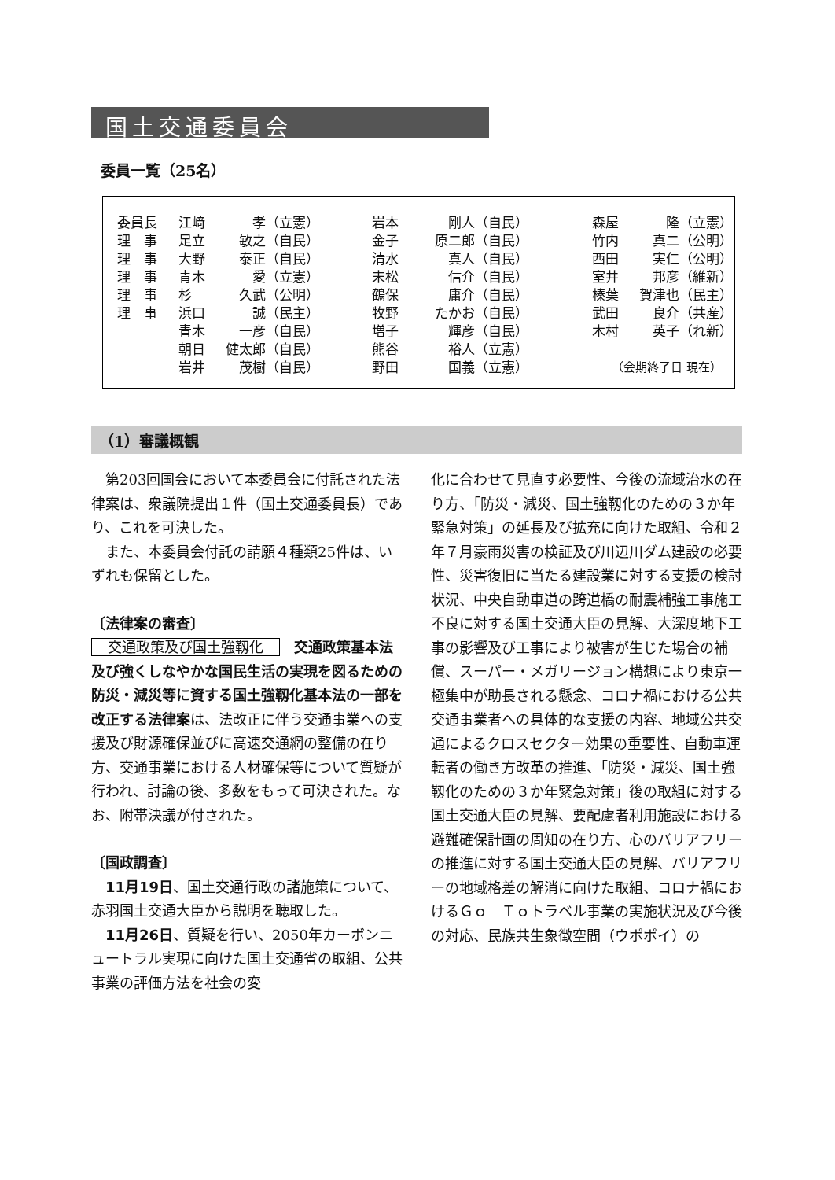国土交通委員会
委員一覧（25名）
| 委員長 | 江﨑 | 孝（立憲） | 岩本 | 剛人（自民） | 森屋 | 隆（立憲） |
| 理 事 | 足立 | 敏之（自民） | 金子 | 原二郎（自民） | 竹内 | 真二（公明） |
| 理 事 | 大野 | 泰正（自民） | 清水 | 真人（自民） | 西田 | 実仁（公明） |
| 理 事 | 青木 | 愛（立憲） | 末松 | 信介（自民） | 室井 | 邦彦（維新） |
| 理 事 | 杉 | 久武（公明） | 鶴保 | 庸介（自民） | 榛葉 | 賀津也（民主） |
| 理 事 | 浜口 | 誠（民主） | 牧野 | たかお（自民） | 武田 | 良介（共産） |
| | 青木 | 一彦（自民） | 増子 | 輝彦（自民） | 木村 | 英子（れ新） |
| | 朝日 | 健太郎（自民） | 熊谷 | 裕人（立憲） | | |
| | 岩井 | 茂樹（自民） | 野田 | 国義（立憲） | （会期終了日 現在） | |
（1）審議概観
第203回国会において本委員会に付託された法律案は、衆議院提出１件（国土交通委員長）であり、これを可決した。
また、本委員会付託の請願４種類25件は、いずれも保留とした。
〔法律案の審査〕
交通政策及び国土強靱化　交通政策基本法及び強くしなやかな国民生活の実現を図るための防災・減災等に資する国土強靱化基本法の一部を改正する法律案は、法改正に伴う交通事業への支援及び財源確保並びに高速交通網の整備の在り方、交通事業における人材確保等について質疑が行われ、討論の後、多数をもって可決された。なお、附帯決議が付された。
〔国政調査〕
11月19日、国土交通行政の諸施策について、赤羽国土交通大臣から説明を聴取した。
11月26日、質疑を行い、2050年カーボンニュートラル実現に向けた国土交通省の取組、公共事業の評価方法を社会の変
化に合わせて見直す必要性、今後の流域治水の在り方、「防災・減災、国土強靱化のための３か年緊急対策」の延長及び拡充に向けた取組、令和２年７月豪雨災害の検証及び川辺川ダム建設の必要性、災害復旧に当たる建設業に対する支援の検討状況、中央自動車道の跨道橋の耐震補強工事施工不良に対する国土交通大臣の見解、大深度地下工事の影響及び工事により被害が生じた場合の補償、スーパー・メガリージョン構想により東京一極集中が助長される懸念、コロナ禍における公共交通事業者への具体的な支援の内容、地域公共交通によるクロスセクター効果の重要性、自動車運転者の働き方改革の推進、「防災・減災、国土強靱化のための３か年緊急対策」後の取組に対する国土交通大臣の見解、要配慮者利用施設における避難確保計画の周知の在り方、心のバリアフリーの推進に対する国土交通大臣の見解、バリアフリーの地域格差の解消に向けた取組、コロナ禍におけるＧｏ　Ｔｏトラベル事業の実施状況及び今後の対応、民族共生象徴空間（ウポポイ）の